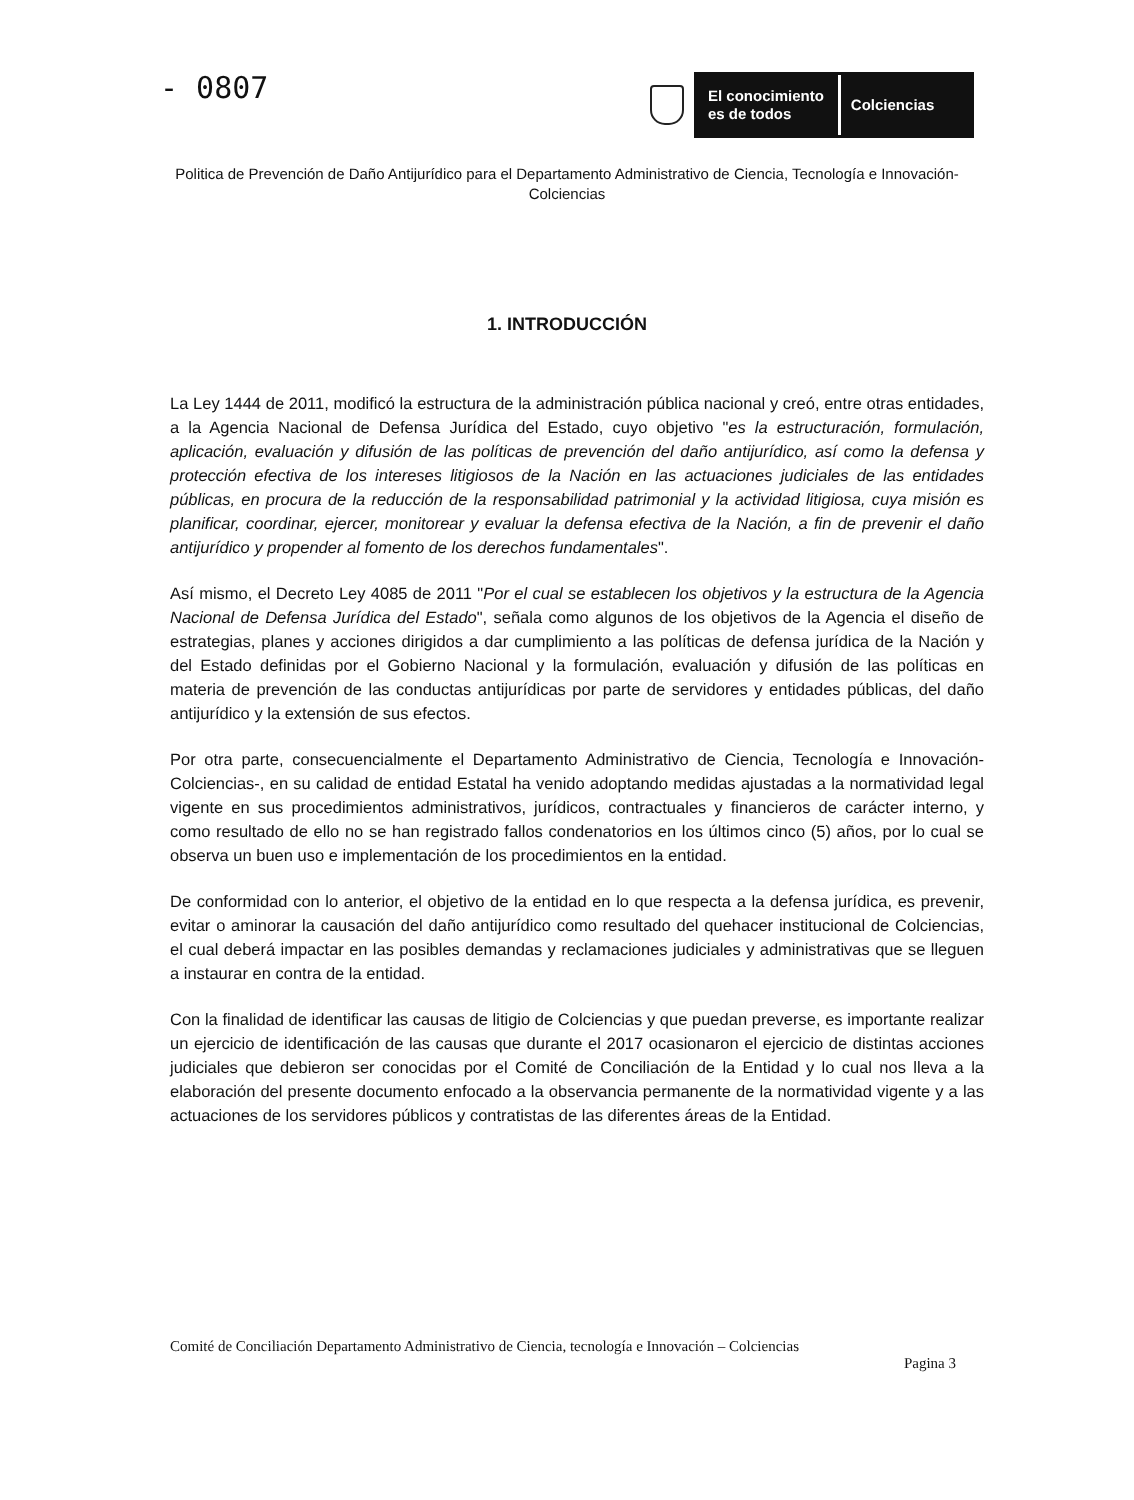- 0807
El conocimiento
es de todos
Colciencias
Politica de Prevención de Daño Antijurídico para el Departamento Administrativo de Ciencia, Tecnología e Innovación- Colciencias
1. INTRODUCCIÓN
La Ley 1444 de 2011, modificó la estructura de la administración pública nacional y creó, entre otras entidades, a la Agencia Nacional de Defensa Jurídica del Estado, cuyo objetivo "es la estructuración, formulación, aplicación, evaluación y difusión de las políticas de prevención del daño antijurídico, así como la defensa y protección efectiva de los intereses litigiosos de la Nación en las actuaciones judiciales de las entidades públicas, en procura de la reducción de la responsabilidad patrimonial y la actividad litigiosa, cuya misión es planificar, coordinar, ejercer, monitorear y evaluar la defensa efectiva de la Nación, a fin de prevenir el daño antijurídico y propender al fomento de los derechos fundamentales".
Así mismo, el Decreto Ley 4085 de 2011 "Por el cual se establecen los objetivos y la estructura de la Agencia Nacional de Defensa Jurídica del Estado", señala como algunos de los objetivos de la Agencia el diseño de estrategias, planes y acciones dirigidos a dar cumplimiento a las políticas de defensa jurídica de la Nación y del Estado definidas por el Gobierno Nacional y la formulación, evaluación y difusión de las políticas en materia de prevención de las conductas antijurídicas por parte de servidores y entidades públicas, del daño antijurídico y la extensión de sus efectos.
Por otra parte, consecuencialmente el Departamento Administrativo de Ciencia, Tecnología e Innovación-Colciencias-, en su calidad de entidad Estatal ha venido adoptando medidas ajustadas a la normatividad legal vigente en sus procedimientos administrativos, jurídicos, contractuales y financieros de carácter interno, y como resultado de ello no se han registrado fallos condenatorios en los últimos cinco (5) años, por lo cual se observa un buen uso e implementación de los procedimientos en la entidad.
De conformidad con lo anterior, el objetivo de la entidad en lo que respecta a la defensa jurídica, es prevenir, evitar o aminorar la causación del daño antijurídico como resultado del quehacer institucional de Colciencias, el cual deberá impactar en las posibles demandas y reclamaciones judiciales y administrativas que se lleguen a instaurar en contra de la entidad.
Con la finalidad de identificar las causas de litigio de Colciencias y que puedan preverse, es importante realizar un ejercicio de identificación de las causas que durante el 2017 ocasionaron el ejercicio de distintas acciones judiciales que debieron ser conocidas por el Comité de Conciliación de la Entidad y lo cual nos lleva a la elaboración del presente documento enfocado a la observancia permanente de la normatividad vigente y a las actuaciones de los servidores públicos y contratistas de las diferentes áreas de la Entidad.
Comité de Conciliación Departamento Administrativo de Ciencia, tecnología e Innovación – Colciencias
Pagina 3